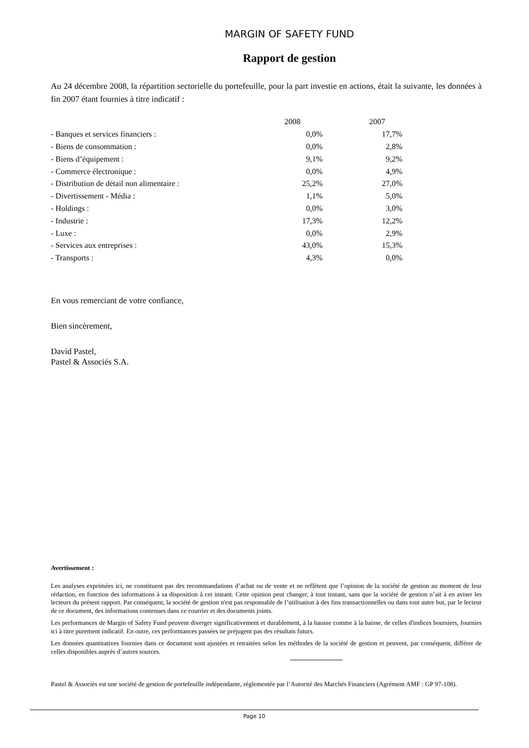MARGIN OF SAFETY FUND
Rapport de gestion
Au 24 décembre 2008, la répartition sectorielle du portefeuille, pour la part investie en actions, était la suivante, les données à fin 2007 étant fournies à titre indicatif :
| | 2008 | 2007 |
| - Banques et services financiers : | 0,0% | 17,7% |
| - Biens de consommation : | 0,0% | 2,8% |
| - Biens d’équipement : | 9,1% | 9,2% |
| - Commerce électronique : | 0,0% | 4,9% |
| - Distribution de détail non alimentaire : | 25,2% | 27,0% |
| - Divertissement - Média : | 1,1% | 5,0% |
| - Holdings : | 0,0% | 3,0% |
| - Industrie : | 17,3% | 12,2% |
| - Luxe : | 0,0% | 2,9% |
| - Services aux entreprises : | 43,0% | 15,3% |
| - Transports : | 4,3% | 0,0% |
En vous remerciant de votre confiance,
Bien sincèrement,
David Pastel,
Pastel & Associés S.A.
Avertissement :
Les analyses exprimées ici, ne constituent pas des recommandations d’achat ou de vente et ne reflètent que l’opinion de la société de gestion au moment de leur rédaction, en fonction des informations à sa disposition à cet instant. Cette opinion peut changer, à tout instant, sans que la société de gestion n’ait à en aviser les lecteurs du présent rapport. Par conséquent, la société de gestion n'est pas responsable de l’utilisation à des fins transactionnelles ou dans tout autre but, par le lecteur de ce document, des informations contenues dans ce courrier et des documents joints.
Les performances de Margin of Safety Fund peuvent diverger significativement et durablement, à la hausse comme à la baisse, de celles d'indices boursiers, fournies ici à titre purement indicatif. En outre, ces performances passées ne préjugent pas des résultats futurs.
Les données quantitatives fournies dans ce document sont ajustées et retraitées selon les méthodes de la société de gestion et peuvent, par conséquent, différer de celles disponibles auprès d’autres sources.
Pastel & Associés est une société de gestion de portefeuille indépendante, réglementée par l’Autorité des Marchés Financiers (Agrément AMF : GP 97-108).
Page 10